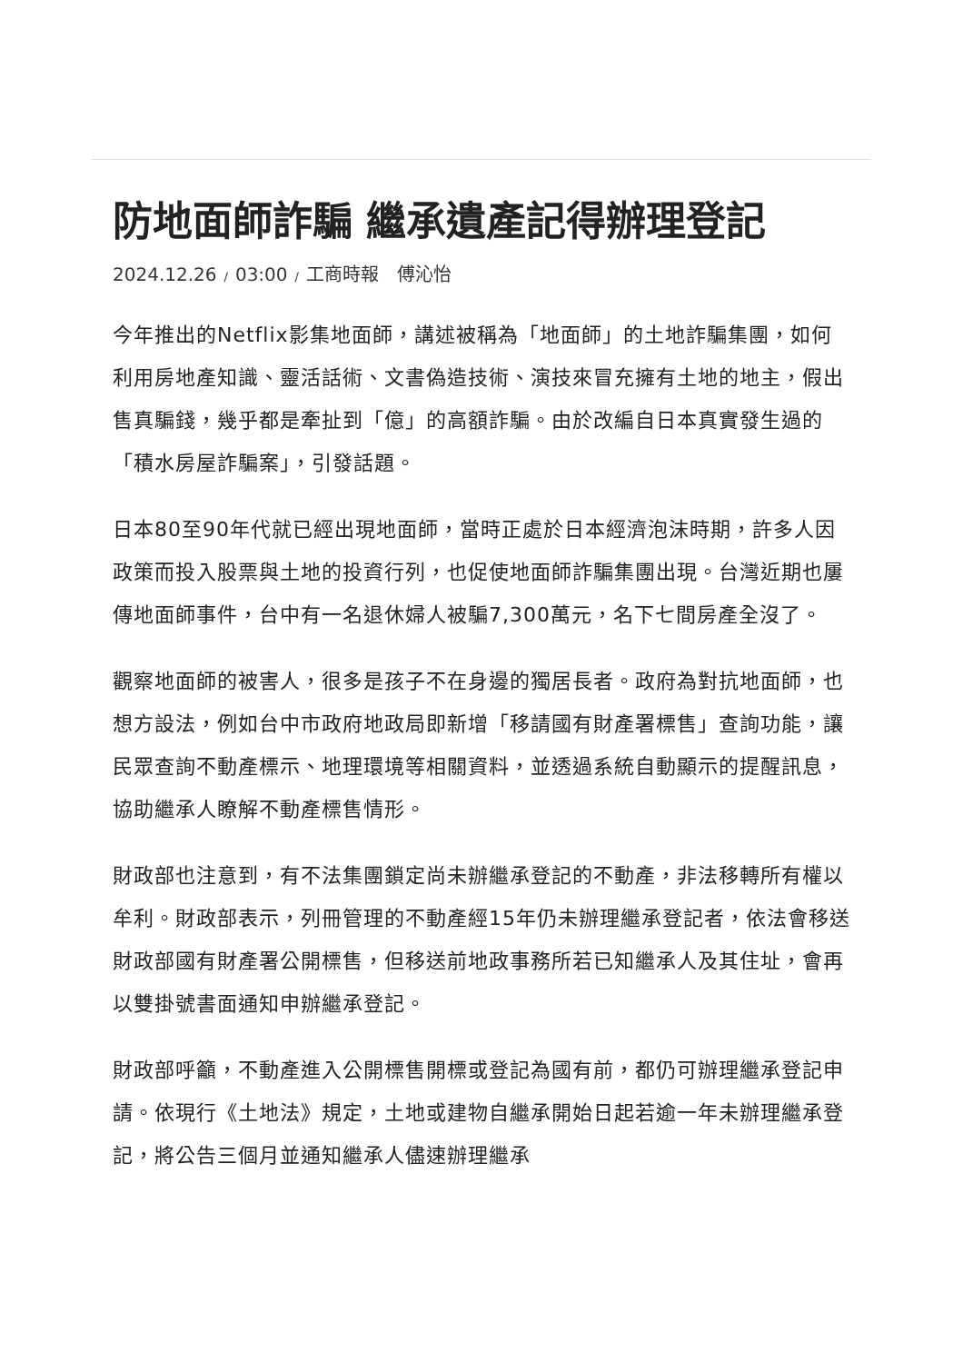防地面師詐騙 繼承遺產記得辦理登記
2024.12.26 / 03:00 / 工商時報　傅沁怡
今年推出的Netflix影集地面師，講述被稱為「地面師」的土地詐騙集團，如何利用房地產知識、靈活話術、文書偽造技術、演技來冒充擁有土地的地主，假出售真騙錢，幾乎都是牽扯到「億」的高額詐騙。由於改編自日本真實發生過的「積水房屋詐騙案」，引發話題。
日本80至90年代就已經出現地面師，當時正處於日本經濟泡沫時期，許多人因政策而投入股票與土地的投資行列，也促使地面師詐騙集團出現。台灣近期也屢傳地面師事件，台中有一名退休婦人被騙7,300萬元，名下七間房產全沒了。
觀察地面師的被害人，很多是孩子不在身邊的獨居長者。政府為對抗地面師，也想方設法，例如台中市政府地政局即新增「移請國有財產署標售」查詢功能，讓民眾查詢不動產標示、地理環境等相關資料，並透過系統自動顯示的提醒訊息，協助繼承人瞭解不動產標售情形。
財政部也注意到，有不法集團鎖定尚未辦繼承登記的不動產，非法移轉所有權以牟利。財政部表示，列冊管理的不動產經15年仍未辦理繼承登記者，依法會移送財政部國有財產署公開標售，但移送前地政事務所若已知繼承人及其住址，會再以雙掛號書面通知申辦繼承登記。
財政部呼籲，不動產進入公開標售開標或登記為國有前，都仍可辦理繼承登記申請。依現行《土地法》規定，土地或建物自繼承開始日起若逾一年未辦理繼承登記，將公告三個月並通知繼承人儘速辦理繼承